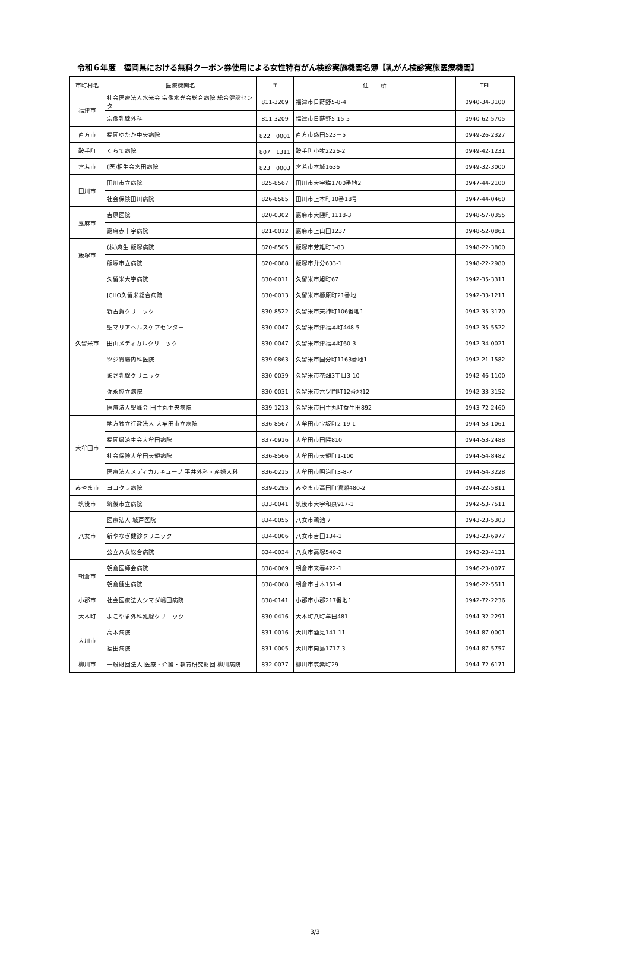令和６年度　福岡県における無料クーポン券使用による女性特有がん検診実施機関名簿【乳がん検診実施医療機関】
| 市町村名 | 医療機関名 | 〒 | 住 所 | TEL |
| --- | --- | --- | --- | --- |
| 福津市 | 社会医療法人水光会 宗像水光会総合病院 総合健診センター | 811-3209 | 福津市日蒔野5-8-4 | 0940-34-3100 |
| | 宗像乳腺外科 | 811-3209 | 福津市日蒔野5-15-5 | 0940-62-5705 |
| 直方市 | 福岡ゆたか中央病院 | 822－0001 | 直方市感田523－5 | 0949-26-2327 |
| 鞍手町 | くらて病院 | 807－1311 | 鞍手町小牧2226-2 | 0949-42-1231 |
| 宮若市 | (医)相生会宮田病院 | 823－0003 | 宮若市本城1636 | 0949-32-3000 |
| 田川市 | 田川市立病院 | 825-8567 | 田川市大字糒1700番地2 | 0947-44-2100 |
| | 社会保険田川病院 | 826-8585 | 田川市上本町10番18号 | 0947-44-0460 |
| 嘉麻市 | 吉原医院 | 820-0302 | 嘉麻市大隈町1118-3 | 0948-57-0355 |
| | 嘉麻赤十字病院 | 821-0012 | 嘉麻市上山田1237 | 0948-52-0861 |
| 飯塚市 | (株)麻生 飯塚病院 | 820-8505 | 飯塚市芳雄町3-83 | 0948-22-3800 |
| | 飯塚市立病院 | 820-0088 | 飯塚市弁分633-1 | 0948-22-2980 |
| 久留米市 | 久留米大学病院 | 830-0011 | 久留米市旭町67 | 0942-35-3311 |
| | JCHO久留米総合病院 | 830-0013 | 久留米市櫛原町21番地 | 0942-33-1211 |
| | 新古賀クリニック | 830-8522 | 久留米市天神町106番地1 | 0942-35-3170 |
| | 聖マリアヘルスケアセンター | 830-0047 | 久留米市津福本町448-5 | 0942-35-5522 |
| | 田山メディカルクリニック | 830-0047 | 久留米市津福本町60-3 | 0942-34-0021 |
| | ツジ胃腸内科医院 | 839-0863 | 久留米市国分町1163番地1 | 0942-21-1582 |
| | まさ乳腺クリニック | 830-0039 | 久留米市花畑3丁目3-10 | 0942-46-1100 |
| | 弥永協立病院 | 830-0031 | 久留米市六ツ門町12番地12 | 0942-33-3152 |
| | 医療法人聖峰会 田主丸中央病院 | 839-1213 | 久留米市田主丸町益生田892 | 0943-72-2460 |
| 大牟田市 | 地方独立行政法人 大牟田市立病院 | 836-8567 | 大牟田市宝坂町2-19-1 | 0944-53-1061 |
| | 福岡県済生会大牟田病院 | 837-0916 | 大牟田市田隈810 | 0944-53-2488 |
| | 社会保険大牟田天領病院 | 836-8566 | 大牟田市天領町1-100 | 0944-54-8482 |
| | 医療法人メディカルキューブ 平井外科・産婦人科 | 836-0215 | 大牟田市明治町3-8-7 | 0944-54-3228 |
| みやま市 | ヨコクラ病院 | 839-0295 | みやま市高田町濃瀬480-2 | 0944-22-5811 |
| 筑後市 | 筑後市立病院 | 833-0041 | 筑後市大字和泉917-1 | 0942-53-7511 |
| 八女市 | 医療法人 城戸医院 | 834-0055 | 八女市鵜池 7 | 0943-23-5303 |
| | 新やなぎ健診クリニック | 834-0006 | 八女市吉田134-1 | 0943-23-6977 |
| | 公立八女総合病院 | 834-0034 | 八女市高塚540-2 | 0943-23-4131 |
| 朝倉市 | 朝倉医師会病院 | 838-0069 | 朝倉市来春422-1 | 0946-23-0077 |
| | 朝倉健生病院 | 838-0068 | 朝倉市甘木151-4 | 0946-22-5511 |
| 小郡市 | 社会医療法人シマダ嶋田病院 | 838-0141 | 小郡市小郡217番地1 | 0942-72-2236 |
| 大木町 | よこやま外科乳腺クリニック | 830-0416 | 大木町八町牟田481 | 0944-32-2291 |
| 大川市 | 高木病院 | 831-0016 | 大川市酒見141-11 | 0944-87-0001 |
| | 福田病院 | 831-0005 | 大川市向島1717-3 | 0944-87-5757 |
| 柳川市 | 一般財団法人 医療・介護・教育研究財団 柳川病院 | 832-0077 | 柳川市筑紫町29 | 0944-72-6171 |
3/3